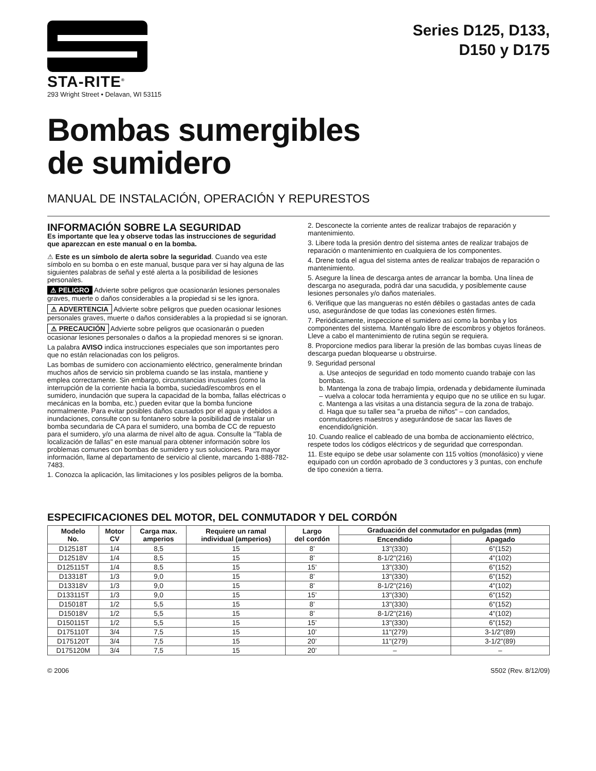STA-RITE<sup>®</sup>
293 Wright Street • Delavan, WI 53115
Series D125, D133,
D150 y D175
Bombas sumergibles
de sumidero
MANUAL DE INSTALACIÓN, OPERACIÓN Y REPURESTOS
INFORMACIÓN SOBRE LA SEGURIDAD
Es importante que lea y observe todas las instrucciones de seguridad que aparezcan en este manual o en la bomba.
⚠ Este es un símbolo de alerta sobre la seguridad. Cuando vea este símbolo en su bomba o en este manual, busque para ver si hay alguna de las siguientes palabras de señal y esté alerta a la posibilidad de lesiones personales.
⚠ PELIGRO Advierte sobre peligros que ocasionarán lesiones personales graves, muerte o daños considerables a la propiedad si se les ignora.
⚠ ADVERTENCIA Advierte sobre peligros que pueden ocasionar lesiones personales graves, muerte o daños considerables a la propiedad si se ignoran.
⚠ PRECAUCIÓN Advierte sobre peligros que ocasionarán o pueden ocasionar lesiones personales o daños a la propiedad menores si se ignoran.
La palabra AVISO indica instrucciones especiales que son importantes pero que no están relacionadas con los peligros.
Las bombas de sumidero con accionamiento eléctrico, generalmente brindan muchos años de servicio sin problema cuando se las instala, mantiene y emplea correctamente. Sin embargo, circunstancias inusuales (como la interrupción de la corriente hacia la bomba, suciedad/escombros en el sumidero, inundación que supera la capacidad de la bomba, fallas eléctricas o mecánicas en la bomba, etc.) pueden evitar que la bomba funcione normalmente. Para evitar posibles daños causados por el agua y debidos a inundaciones, consulte con su fontanero sobre la posibilidad de instalar un bomba secundaria de CA para el sumidero, una bomba de CC de repuesto para el sumidero, y/o una alarma de nivel alto de agua. Consulte la "Tabla de localización de fallas" en este manual para obtener información sobre los problemas comunes con bombas de sumidero y sus soluciones. Para mayor información, llame al departamento de servicio al cliente, marcando 1-888-782-7483.
1. Conozca la aplicación, las limitaciones y los posibles peligros de la bomba.
2. Desconecte la corriente antes de realizar trabajos de reparación y mantenimiento.
3. Libere toda la presión dentro del sistema antes de realizar trabajos de reparación o mantenimiento en cualquiera de los componentes.
4. Drene toda el agua del sistema antes de realizar trabajos de reparación o mantenimiento.
5. Asegure la línea de descarga antes de arrancar la bomba. Una línea de descarga no asegurada, podrá dar una sacudida, y posiblemente cause lesiones personales y/o daños materiales.
6. Verifique que las mangueras no estén débiles o gastadas antes de cada uso, asegurándose de que todas las conexiones estén firmes.
7. Periódicamente, inspeccione el sumidero así como la bomba y los componentes del sistema. Manténgalo libre de escombros y objetos foráneos. Lleve a cabo el mantenimiento de rutina según se requiera.
8. Proporcione medios para liberar la presión de las bombas cuyas líneas de descarga puedan bloquearse u obstruirse.
9. Seguridad personal
a. Use anteojos de seguridad en todo momento cuando trabaje con las bombas.
b. Mantenga la zona de trabajo limpia, ordenada y debidamente iluminada – vuelva a colocar toda herramienta y equipo que no se utilice en su lugar.
c. Mantenga a las visitas a una distancia segura de la zona de trabajo.
d. Haga que su taller sea "a prueba de niños" – con candados, conmutadores maestros y asegurándose de sacar las llaves de encendido/ignición.
10. Cuando realice el cableado de una bomba de accionamiento eléctrico, respete todos los códigos eléctricos y de seguridad que correspondan.
11. Este equipo se debe usar solamente con 115 voltios (monofásico) y viene equipado con un cordón aprobado de 3 conductores y 3 puntas, con enchufe de tipo conexión a tierra.
ESPECIFICACIONES DEL MOTOR, DEL CONMUTADOR Y DEL CORDÓN
| Modelo No. | Motor CV | Carga max. amperios | Requiere un ramal individual (amperios) | Largo del cordón | Graduación del conmutador en pulgadas (mm) | |
| --- | --- | --- | --- | --- | --- | --- |
| | | | | | Encendido | Apagado |
| D12518T | 1/4 | 8,5 | 15 | 8’ | 13"(330) | 6"(152) |
| D12518V | 1/4 | 8,5 | 15 | 8’ | 8-1/2"(216) | 4"(102) |
| D125115T | 1/4 | 8,5 | 15 | 15’ | 13"(330) | 6"(152) |
| D13318T | 1/3 | 9,0 | 15 | 8’ | 13"(330) | 6"(152) |
| D13318V | 1/3 | 9,0 | 15 | 8’ | 8-1/2"(216) | 4"(102) |
| D133115T | 1/3 | 9,0 | 15 | 15’ | 13"(330) | 6"(152) |
| D15018T | 1/2 | 5,5 | 15 | 8’ | 13"(330) | 6"(152) |
| D15018V | 1/2 | 5,5 | 15 | 8’ | 8-1/2"(216) | 4"(102) |
| D150115T | 1/2 | 5,5 | 15 | 15’ | 13"(330) | 6"(152) |
| D175110T | 3/4 | 7,5 | 15 | 10’ | 11"(279) | 3-1/2"(89) |
| D175120T | 3/4 | 7,5 | 15 | 20’ | 11"(279) | 3-1/2"(89) |
| D175120M | 3/4 | 7,5 | 15 | 20’ | – | – |
© 2006 S502 (Rev. 8/12/09)